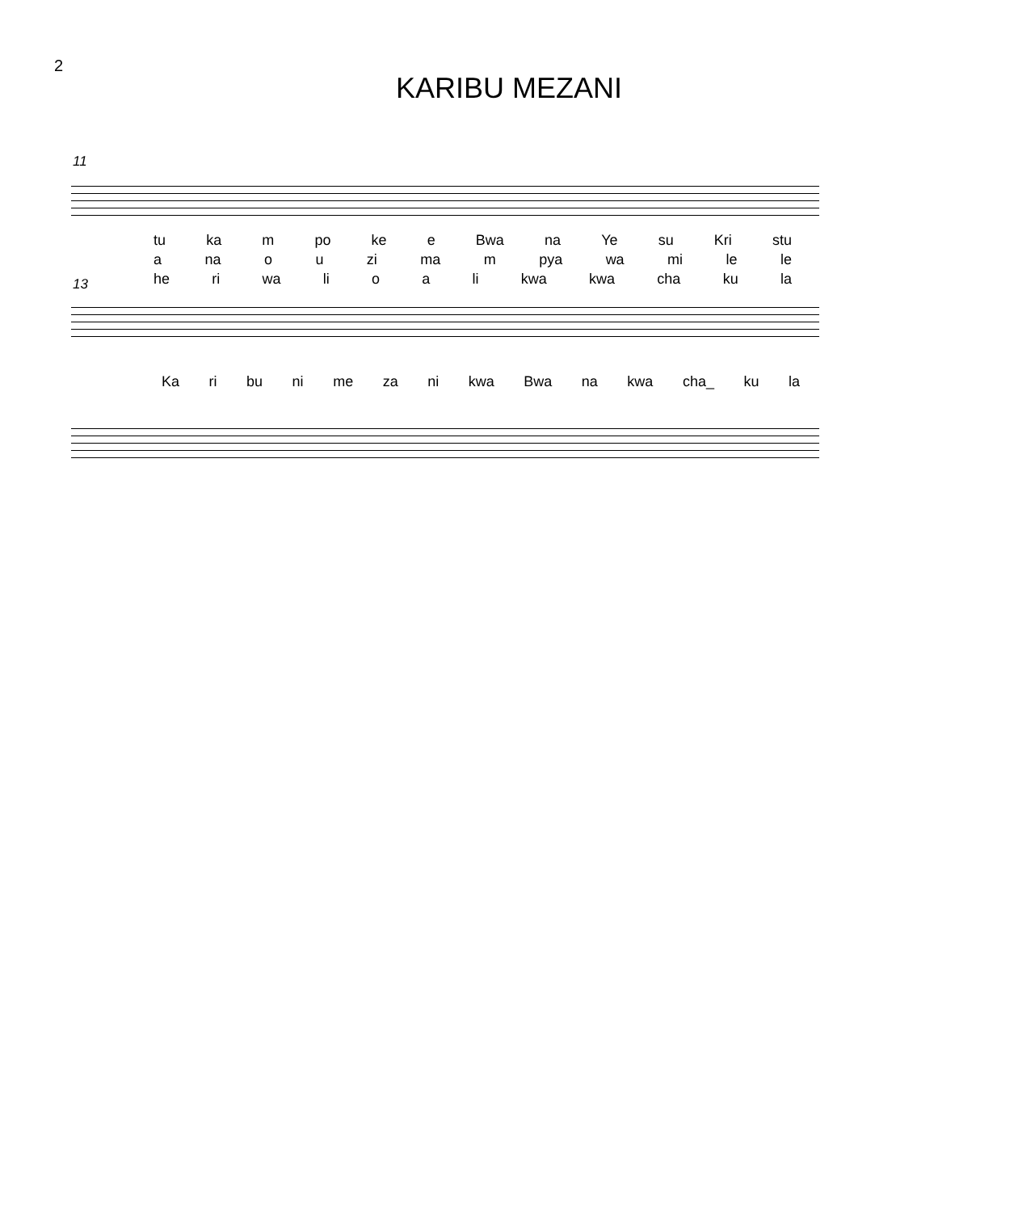2
KARIBU MEZANI
11
tu ka m po ke e Bwa na Ye su Kri stu
a na o u zi ma m pya wa mi le le
13 he ri wa li o a li kwa kwa cha ku la
Ka ri bu ni me za ni kwa Bwa na kwa cha_ ku la